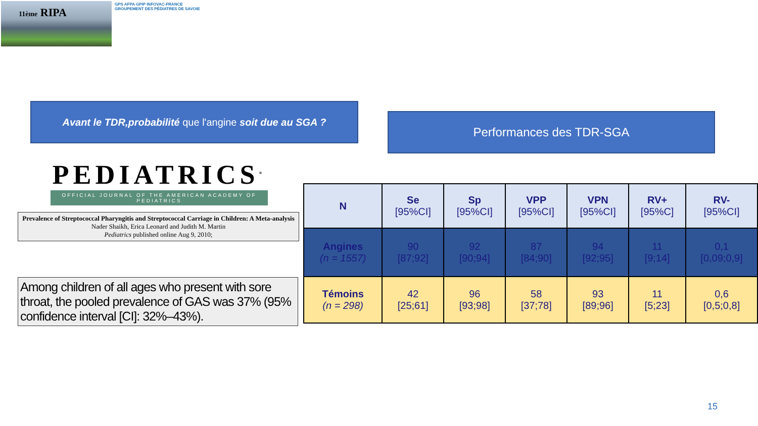11ème RIPA
GPS AFPA GPIP INFOVAC-FRANCE
GROUPEMENT DES PÉDIATRES DE SAVOIE
Avant le TDR,probabilité que l'angine soit due au SGA ?
Performances des TDR-SGA
PEDIATRICS<sup>®</sup>
OFFICIAL JOURNAL OF THE AMERICAN ACADEMY OF PEDIATRICS
Prevalence of Streptococcal Pharyngitis and Streptococcal Carriage in Children: A Meta-analysis
Nader Shaikh, Erica Leonard and Judith M. Martin
Pediatrics published online Aug 9, 2010;
Among children of all ages who present with sore throat, the pooled prevalence of GAS was 37% (95% confidence interval [CI]: 32%–43%).
| N | Se [95%CI] | Sp [95%CI] | VPP [95%CI] | VPN [95%CI] | RV+ [95%C] | RV- [95%CI] |
| --- | --- | --- | --- | --- | --- | --- |
| Angines (n = 1557) | 90 [87;92] | 92 [90;94] | 87 [84;90] | 94 [92;95] | 11 [9;14] | 0,1 [0,09;0,9] |
| Témoins (n = 298) | 42 [25;61] | 96 [93;98] | 58 [37;78] | 93 [89;96] | 11 [5;23] | 0,6 [0,5;0,8] |
15